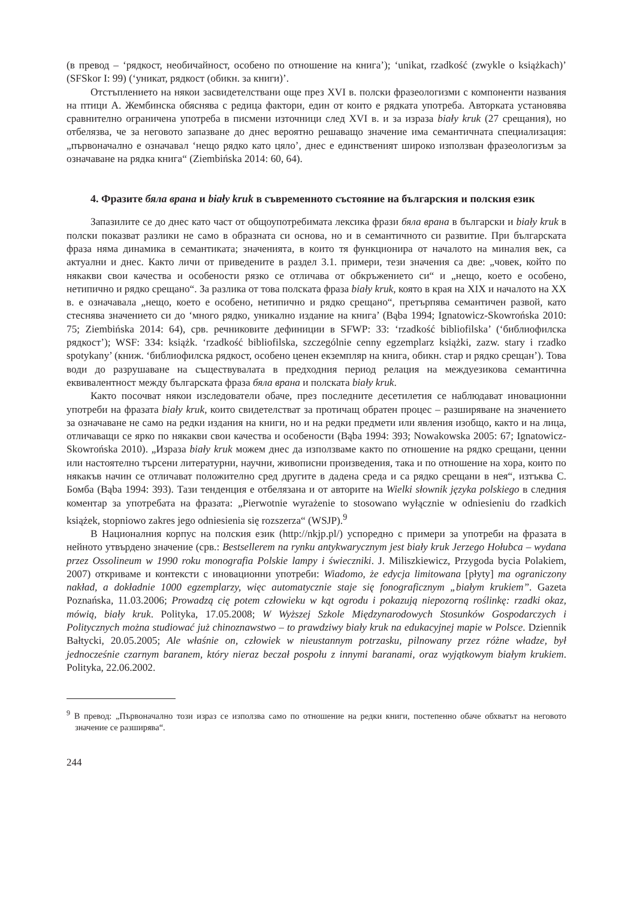(в превод – ‘рядкост, необичайност, особено по отношение на книга’); ‘unikat, rzadkość (zwykle o książkach)’ (SFSkor I: 99) (‘уникат, рядкост (обикн. за книги)’.
Отстъплението на някои засвидетелствани още през XVI в. полски фразеологизми с компоненти названия на птици А. Жембинска обяснява с редица фактори, един от които е рядката употреба. Авторката установява сравнително ограничена употреба в писмени източници след XVI в. и за израза biały kruk (27 срещания), но отбелязва, че за неговото запазване до днес вероятно решаващо значение има семантичната специализация: „първоначално е означавал ‘нещо рядко като цяло’, днес е единственият широко използван фразеологизъм за означаване на рядка книга“ (Ziembińska 2014: 60, 64).
4. Фразите бяла врана и biały kruk в съвременното състояние на българския и полския език
Запазилите се до днес като част от общоупотребимата лексика фрази бяла врана в български и biały kruk в полски показват разлики не само в образната си основа, но и в семантичното си развитие. При българската фраза няма динамика в семантиката; значенията, в които тя функционира от началото на миналия век, са актуални и днес. Както личи от приведените в раздел 3.1. примери, тези значения са две: „човек, който по някакви свои качества и особености рязко се отличава от обкръжението си“ и „нещо, което е особено, нетипично и рядко срещано“. За разлика от това полската фраза biały kruk, която в края на XIX и началото на XX в. е означавала „нещо, което е особено, нетипично и рядко срещано“, претърпява семантичен развой, като стеснява значението си до ‘много рядко, уникално издание на книга’ (Bąba 1994; Ignatowicz-Skowrońska 2010: 75; Ziembińska 2014: 64), срв. речниковите дефиниции в SFWP: 33: ‘rzadkość bibliofilska’ (‘библиофилска рядкост’); WSF: 334: książk. ‘rzadkość bibliofilska, szczególnie cenny egzemplarz książki, zazw. stary i rzadko spotykany’ (книж. ‘библиофилска рядкост, особено ценен екземпляр на книга, обикн. стар и рядко срещан’). Това води до разрушаване на съществувалата в предходния период релация на междуезикова семантична еквивалентност между българската фраза бяла врана и полската biały kruk.
Както посочват някои изследователи обаче, през последните десетилетия се наблюдават иновационни употреби на фразата biały kruk, които свидетелстват за протичащ обратен процес – разширяване на значението за означаване не само на редки издания на книги, но и на редки предмети или явления изобщо, както и на лица, отличаващи се ярко по някакви свои качества и особености (Bąba 1994: 393; Nowakowska 2005: 67; Ignatowicz-Skowrońska 2010). „Израза biały kruk можем днес да използваме както по отношение на рядко срещани, ценни или настоятелно търсени литературни, научни, живописни произведения, така и по отношение на хора, които по някакъв начин се отличават положително сред другите в дадена среда и са рядко срещани в нея“, изтъква С. Бомба (Bąba 1994: 393). Тази тенденция е отбелязана и от авторите на Wielki słownik języka polskiego в следния коментар за употребата на фразата: „Pierwotnie wyrażenie to stosowano wyłącznie w odniesieniu do rzadkich książek, stopniowo zakres jego odniesienia się rozszerza“ (WSJP).<sup>9</sup>
В Националния корпус на полския език (http://nkjp.pl/) успоредно с примери за употреби на фразата в нейното утвърдено значение (срв.: Bestsellerem na rynku antykwarycznym jest biały kruk Jerzego Hołubca – wydana przez Ossolineum w 1990 roku monografia Polskie lampy i świeczniki. J. Miliszkiewicz, Przygoda bycia Polakiem, 2007) откриваме и контексти с иновационни употреби: Wiadomo, że edycja limitowana [płyty] ma ograniczony nakład, a dokładnie 1000 egzemplarzy, więc automatycznie staje się fonograficznym „białym krukiem”. Gazeta Poznańska, 11.03.2006; Prowadzą cię potem człowieku w kąt ogrodu i pokazują niepozorną roślinkę: rzadki okaz, mówią, biały kruk. Polityka, 17.05.2008; W Wyższej Szkole Międzynarodowych Stosunków Gospodarczych i Politycznych można studiować już chinoznawstwo – to prawdziwy biały kruk na edukacyjnej mapie w Polsce. Dziennik Bałtycki, 20.05.2005; Ale właśnie on, człowiek w nieustannym potrzasku, pilnowany przez różne władze, był jednocześnie czarnym baranem, który nieraz beczał pospołu z innymi baranami, oraz wyjątkowym białym krukiem. Polityka, 22.06.2002.
<sup>9</sup> В превод: „Първоначално този израз се използва само по отношение на редки книги, постепенно обаче обхватът на неговото значение се разширява“.
244